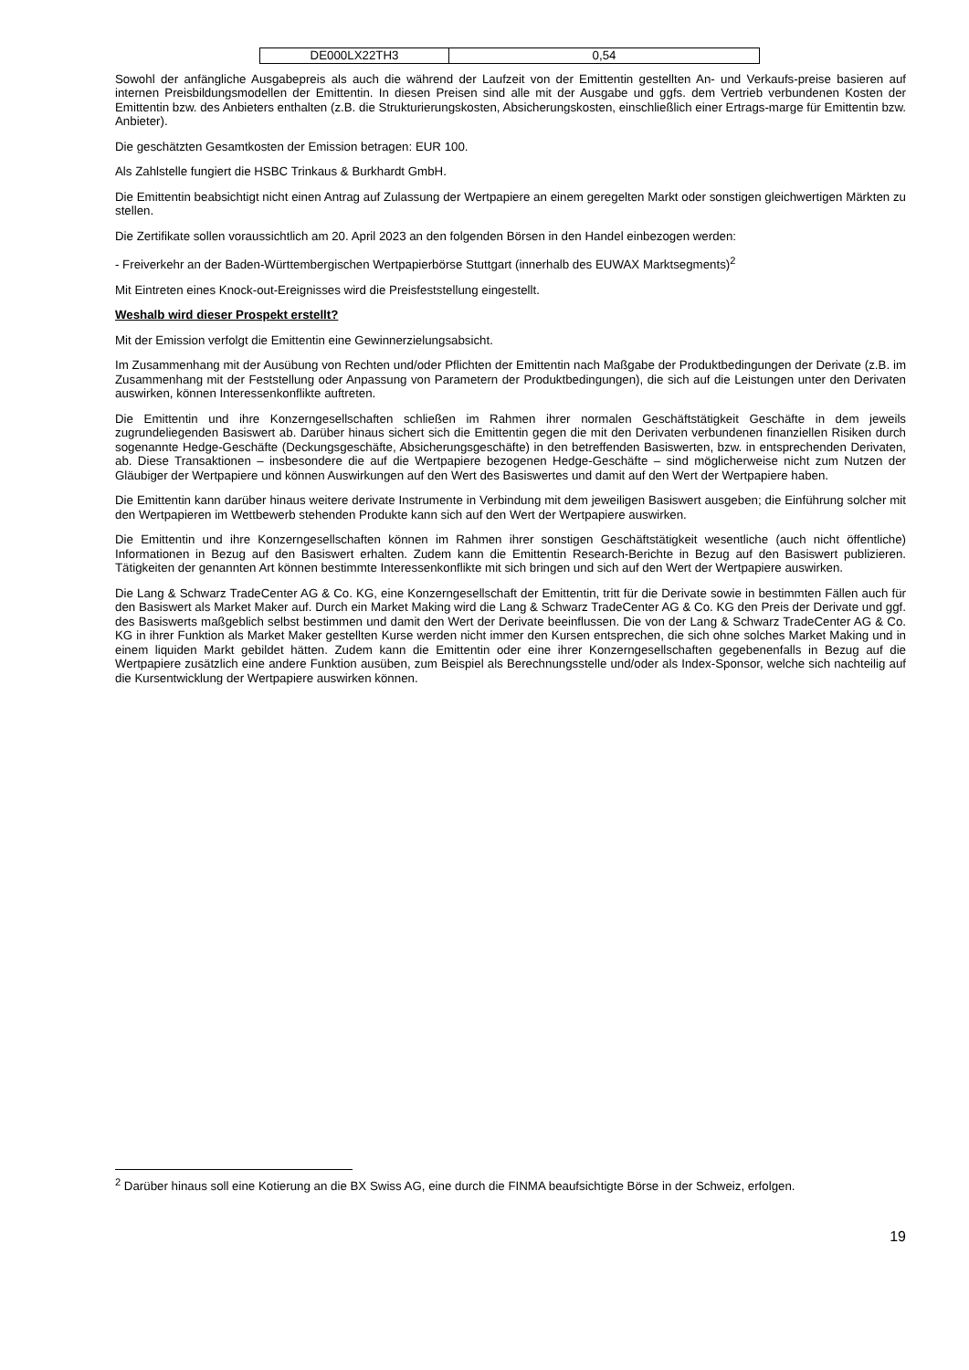| DE000LX22TH3 | 0,54 |
Sowohl der anfängliche Ausgabepreis als auch die während der Laufzeit von der Emittentin gestellten An- und Verkaufs-preise basieren auf internen Preisbildungsmodellen der Emittentin. In diesen Preisen sind alle mit der Ausgabe und ggfs. dem Vertrieb verbundenen Kosten der Emittentin bzw. des Anbieters enthalten (z.B. die Strukturierungskosten, Absicherungskosten, einschließlich einer Ertrags-marge für Emittentin bzw. Anbieter).
Die geschätzten Gesamtkosten der Emission betragen: EUR 100.
Als Zahlstelle fungiert die HSBC Trinkaus & Burkhardt GmbH.
Die Emittentin beabsichtigt nicht einen Antrag auf Zulassung der Wertpapiere an einem geregelten Markt oder sonstigen gleichwertigen Märkten zu stellen.
Die Zertifikate sollen voraussichtlich am 20. April 2023 an den folgenden Börsen in den Handel einbezogen werden:
- Freiverkehr an der Baden-Württembergischen Wertpapierbörse Stuttgart (innerhalb des EUWAX Marktsegments)<sup>2</sup>
Mit Eintreten eines Knock-out-Ereignisses wird die Preisfeststellung eingestellt.
Weshalb wird dieser Prospekt erstellt?
Mit der Emission verfolgt die Emittentin eine Gewinnerzielungsabsicht.
Im Zusammenhang mit der Ausübung von Rechten und/oder Pflichten der Emittentin nach Maßgabe der Produktbedingungen der Derivate (z.B. im Zusammenhang mit der Feststellung oder Anpassung von Parametern der Produktbedingungen), die sich auf die Leistungen unter den Derivaten auswirken, können Interessenkonflikte auftreten.
Die Emittentin und ihre Konzerngesellschaften schließen im Rahmen ihrer normalen Geschäftstätigkeit Geschäfte in dem jeweils zugrundeliegenden Basiswert ab. Darüber hinaus sichert sich die Emittentin gegen die mit den Derivaten verbundenen finanziellen Risiken durch sogenannte Hedge-Geschäfte (Deckungsgeschäfte, Absicherungsgeschäfte) in den betreffenden Basiswerten, bzw. in entsprechenden Derivaten, ab. Diese Transaktionen – insbesondere die auf die Wertpapiere bezogenen Hedge-Geschäfte – sind möglicherweise nicht zum Nutzen der Gläubiger der Wertpapiere und können Auswirkungen auf den Wert des Basiswertes und damit auf den Wert der Wertpapiere haben.
Die Emittentin kann darüber hinaus weitere derivate Instrumente in Verbindung mit dem jeweiligen Basiswert ausgeben; die Einführung solcher mit den Wertpapieren im Wettbewerb stehenden Produkte kann sich auf den Wert der Wertpapiere auswirken.
Die Emittentin und ihre Konzerngesellschaften können im Rahmen ihrer sonstigen Geschäftstätigkeit wesentliche (auch nicht öffentliche) Informationen in Bezug auf den Basiswert erhalten. Zudem kann die Emittentin Research-Berichte in Bezug auf den Basiswert publizieren. Tätigkeiten der genannten Art können bestimmte Interessenkonflikte mit sich bringen und sich auf den Wert der Wertpapiere auswirken.
Die Lang & Schwarz TradeCenter AG & Co. KG, eine Konzerngesellschaft der Emittentin, tritt für die Derivate sowie in bestimmten Fällen auch für den Basiswert als Market Maker auf. Durch ein Market Making wird die Lang & Schwarz TradeCenter AG & Co. KG den Preis der Derivate und ggf. des Basiswerts maßgeblich selbst bestimmen und damit den Wert der Derivate beeinflussen. Die von der Lang & Schwarz TradeCenter AG & Co. KG in ihrer Funktion als Market Maker gestellten Kurse werden nicht immer den Kursen entsprechen, die sich ohne solches Market Making und in einem liquiden Markt gebildet hätten. Zudem kann die Emittentin oder eine ihrer Konzerngesellschaften gegebenenfalls in Bezug auf die Wertpapiere zusätzlich eine andere Funktion ausüben, zum Beispiel als Berechnungsstelle und/oder als Index-Sponsor, welche sich nachteilig auf die Kursentwicklung der Wertpapiere auswirken können.
<sup>2</sup> Darüber hinaus soll eine Kotierung an die BX Swiss AG, eine durch die FINMA beaufsichtigte Börse in der Schweiz, erfolgen.
19